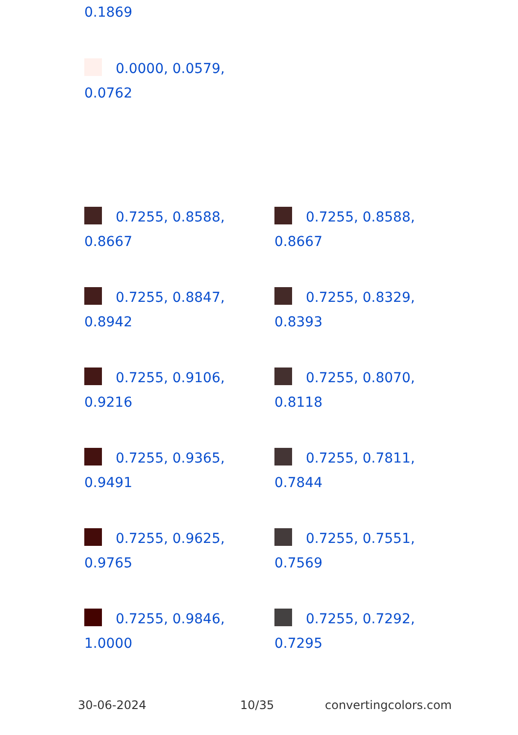0.1869
0.0000, 0.0579, 0.0762
0.7255, 0.8588, 0.8667
0.7255, 0.8588, 0.8667
0.7255, 0.8847, 0.8942
0.7255, 0.8329, 0.8393
0.7255, 0.9106, 0.9216
0.7255, 0.8070, 0.8118
0.7255, 0.9365, 0.9491
0.7255, 0.7811, 0.7844
0.7255, 0.9625, 0.9765
0.7255, 0.7551, 0.7569
0.7255, 0.9846, 1.0000
0.7255, 0.7292, 0.7295
30-06-2024 10/35 convertingcolors.com